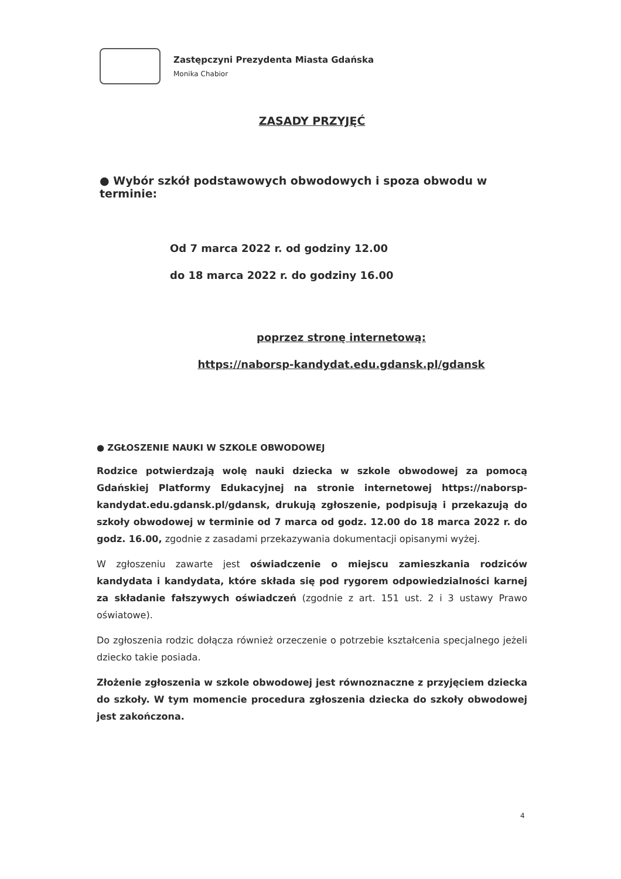Zastępczyni Prezydenta Miasta Gdańska
Monika Chabior
ZASADY PRZYJĘĆ
● Wybór szkół podstawowych obwodowych i spoza obwodu w terminie:
Od 7 marca 2022 r. od godziny 12.00
do 18 marca 2022 r. do godziny 16.00
poprzez stronę internetową:
https://naborsp-kandydat.edu.gdansk.pl/gdansk
● ZGŁOSZENIE NAUKI W SZKOLE OBWODOWEJ
Rodzice potwierdzają wolę nauki dziecka w szkole obwodowej za pomocą Gdańskiej Platformy Edukacyjnej na stronie internetowej https://naborsp-kandydat.edu.gdansk.pl/gdansk, drukują zgłoszenie, podpisują i przekazują do szkoły obwodowej w terminie od 7 marca od godz. 12.00 do 18 marca 2022 r. do godz. 16.00, zgodnie z zasadami przekazywania dokumentacji opisanymi wyżej.
W zgłoszeniu zawarte jest oświadczenie o miejscu zamieszkania rodziców kandydata i kandydata, które składa się pod rygorem odpowiedzialności karnej za składanie fałszywych oświadczeń (zgodnie z art. 151 ust. 2 i 3 ustawy Prawo oświatowe).
Do zgłoszenia rodzic dołącza również orzeczenie o potrzebie kształcenia specjalnego jeżeli dziecko takie posiada.
Złożenie zgłoszenia w szkole obwodowej jest równoznaczne z przyjęciem dziecka do szkoły. W tym momencie procedura zgłoszenia dziecka do szkoły obwodowej jest zakończona.
4